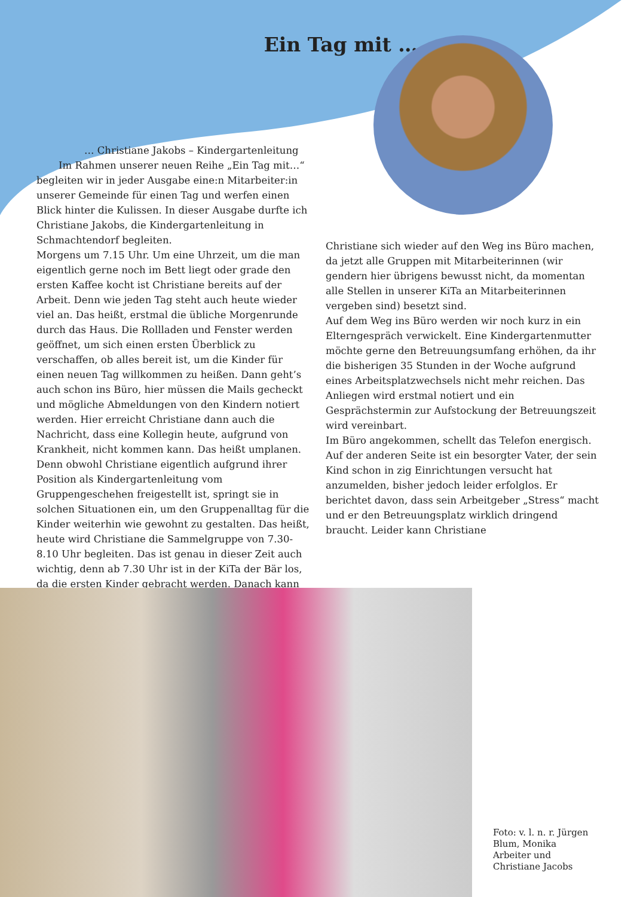Ein Tag mit …
… Christiane Jakobs – Kindergartenleitung
Im Rahmen unserer neuen Reihe „Ein Tag mit…“ begleiten wir in jeder Ausgabe eine:n Mitarbeiter:in unserer Gemeinde für einen Tag und werfen einen Blick hinter die Kulissen. In dieser Ausgabe durfte ich Christiane Jakobs, die Kindergartenleitung in Schmachtendorf begleiten.
Morgens um 7.15 Uhr. Um eine Uhrzeit, um die man eigentlich gerne noch im Bett liegt oder grade den ersten Kaffee kocht ist Christiane bereits auf der Arbeit. Denn wie jeden Tag steht auch heute wieder viel an. Das heißt, erstmal die übliche Morgenrunde durch das Haus. Die Rollladen und Fenster werden geöffnet, um sich einen ersten Überblick zu verschaffen, ob alles bereit ist, um die Kinder für einen neuen Tag willkommen zu heißen. Dann geht’s auch schon ins Büro, hier müssen die Mails gecheckt und mögliche Abmeldungen von den Kindern notiert werden. Hier erreicht Christiane dann auch die Nachricht, dass eine Kollegin heute, aufgrund von Krankheit, nicht kommen kann. Das heißt umplanen. Denn obwohl Christiane eigentlich aufgrund ihrer Position als Kindergartenleitung vom Gruppengeschehen freigestellt ist, springt sie in solchen Situationen ein, um den Gruppenalltag für die Kinder weiterhin wie gewohnt zu gestalten. Das heißt, heute wird Christiane die Sammelgruppe von 7.30- 8.10 Uhr begleiten. Das ist genau in dieser Zeit auch wichtig, denn ab 7.30 Uhr ist in der KiTa der Bär los, da die ersten Kinder gebracht werden. Danach kann
Christiane sich wieder auf den Weg ins Büro machen, da jetzt alle Gruppen mit Mitarbeiterinnen (wir gendern hier übrigens bewusst nicht, da momentan alle Stellen in unserer KiTa an Mitarbeiterinnen vergeben sind) besetzt sind.
Auf dem Weg ins Büro werden wir noch kurz in ein Elterngespräch verwickelt. Eine Kindergartenmutter möchte gerne den Betreuungsumfang erhöhen, da ihr die bisherigen 35 Stunden in der Woche aufgrund eines Arbeitsplatzwechsels nicht mehr reichen. Das Anliegen wird erstmal notiert und ein Gesprächstermin zur Aufstockung der Betreuungszeit wird vereinbart.
Im Büro angekommen, schellt das Telefon energisch. Auf der anderen Seite ist ein besorgter Vater, der sein Kind schon in zig Einrichtungen versucht hat anzumelden, bisher jedoch leider erfolglos. Er berichtet davon, dass sein Arbeitgeber „Stress“ macht und er den Betreuungsplatz wirklich dringend braucht. Leider kann Christiane
Foto: v. l. n. r. Jürgen Blum, Monika Arbeiter und Christiane Jacobs